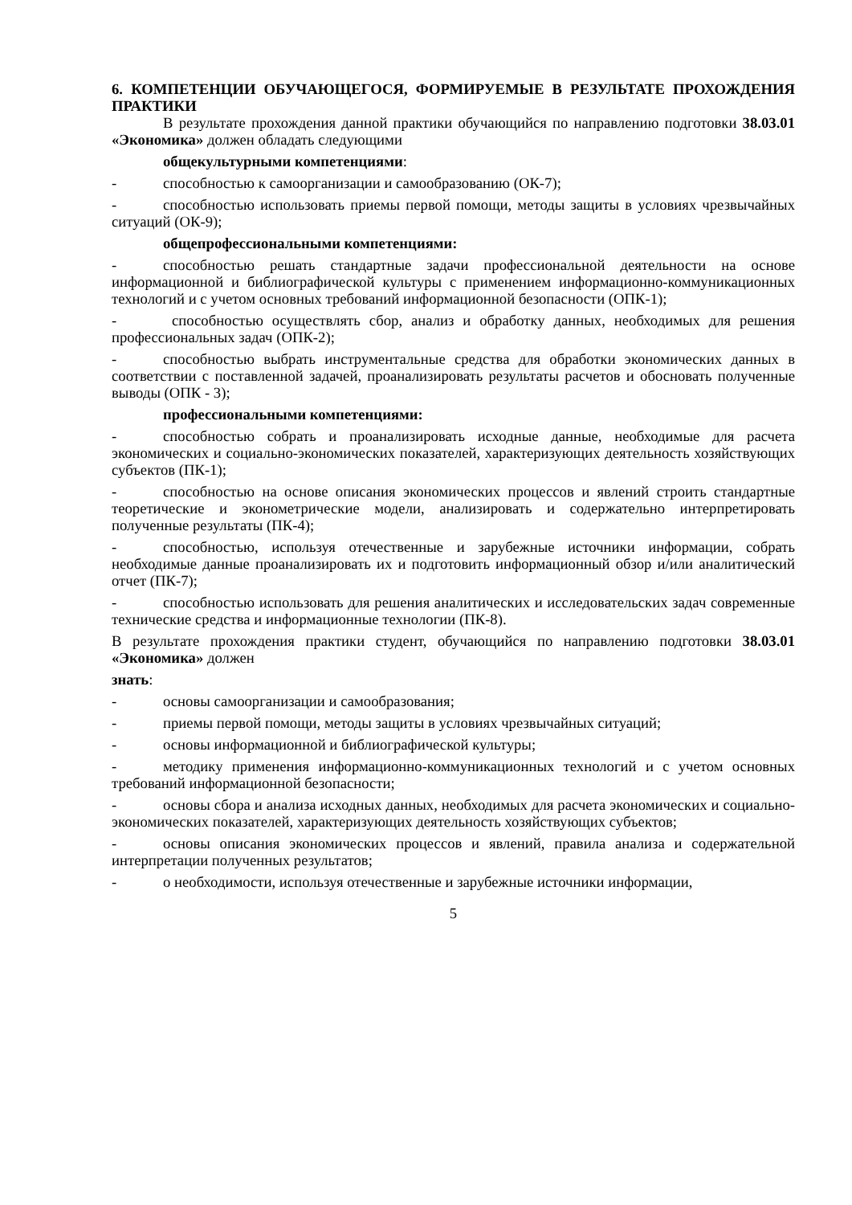6. КОМПЕТЕНЦИИ ОБУЧАЮЩЕГОСЯ, ФОРМИРУЕМЫЕ В РЕЗУЛЬТАТЕ ПРОХОЖДЕНИЯ ПРАКТИКИ
В результате прохождения данной практики обучающийся по направлению подготовки 38.03.01 «Экономика» должен обладать следующими
общекультурными компетенциями:
- способностью к самоорганизации и самообразованию (ОК-7);
- способностью использовать приемы первой помощи, методы защиты в условиях чрезвычайных ситуаций (ОК-9);
общепрофессиональными компетенциями:
- способностью решать стандартные задачи профессиональной деятельности на основе информационной и библиографической культуры с применением информационно-коммуникационных технологий и с учетом основных требований информационной безопасности (ОПК-1);
- способностью осуществлять сбор, анализ и обработку данных, необходимых для решения профессиональных задач (ОПК-2);
- способностью выбрать инструментальные средства для обработки экономических данных в соответствии с поставленной задачей, проанализировать результаты расчетов и обосновать полученные выводы (ОПК - 3);
профессиональными компетенциями:
- способностью собрать и проанализировать исходные данные, необходимые для расчета экономических и социально-экономических показателей, характеризующих деятельность хозяйствующих субъектов (ПК-1);
- способностью на основе описания экономических процессов и явлений строить стандартные теоретические и эконометрические модели, анализировать и содержательно интерпретировать полученные результаты (ПК-4);
- способностью, используя отечественные и зарубежные источники информации, собрать необходимые данные проанализировать их и подготовить информационный обзор и/или аналитический отчет (ПК-7);
- способностью использовать для решения аналитических и исследовательских задач современные технические средства и информационные технологии (ПК-8).
В результате прохождения практики студент, обучающийся по направлению подготовки 38.03.01 «Экономика» должен
знать:
- основы самоорганизации и самообразования;
- приемы первой помощи, методы защиты в условиях чрезвычайных ситуаций;
- основы информационной и библиографической культуры;
- методику применения информационно-коммуникационных технологий и с учетом основных требований информационной безопасности;
- основы сбора и анализа исходных данных, необходимых для расчета экономических и социально-экономических показателей, характеризующих деятельность хозяйствующих субъектов;
- основы описания экономических процессов и явлений, правила анализа и содержательной интерпретации полученных результатов;
- о необходимости, используя отечественные и зарубежные источники информации,
5